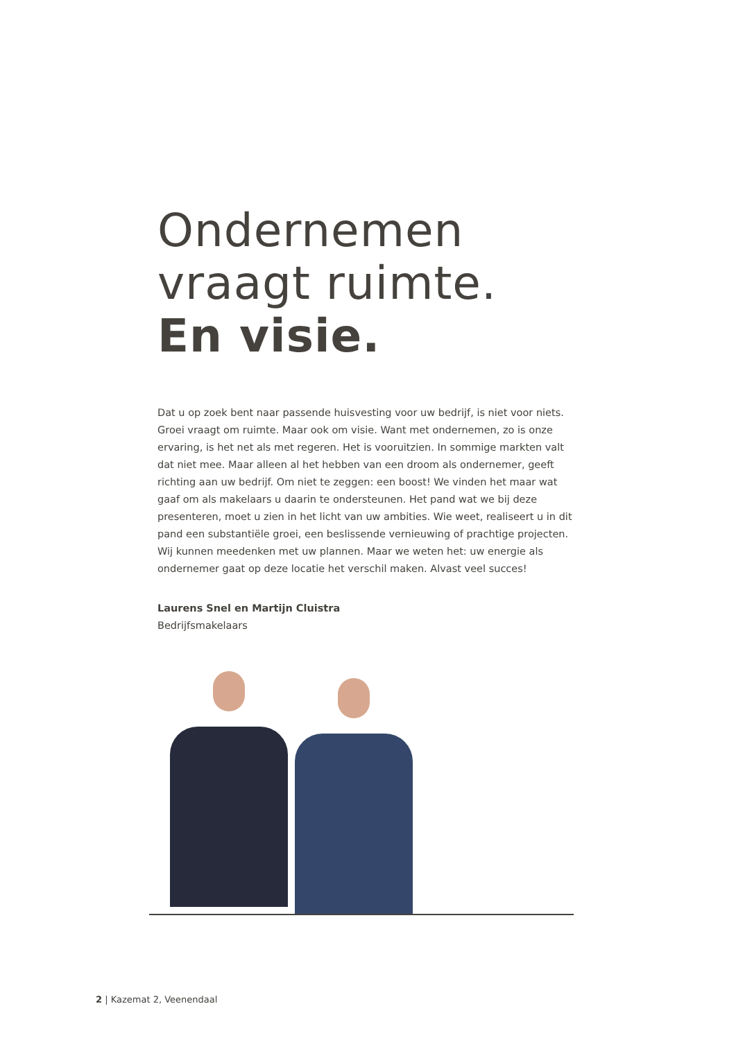Ondernemen
vraagt ruimte.
En visie.
Dat u op zoek bent naar passende huisvesting voor uw bedrijf, is niet voor niets. Groei vraagt om ruimte. Maar ook om visie. Want met ondernemen, zo is onze ervaring, is het net als met regeren. Het is vooruitzien. In sommige markten valt dat niet mee. Maar alleen al het hebben van een droom als ondernemer, geeft richting aan uw bedrijf. Om niet te zeggen: een boost! We vinden het maar wat gaaf om als makelaars u daarin te ondersteunen. Het pand wat we bij deze presenteren, moet u zien in het licht van uw ambities. Wie weet, realiseert u in dit pand een substantiële groei, een beslissende vernieuwing of prachtige projecten. Wij kunnen meedenken met uw plannen. Maar we weten het: uw energie als ondernemer gaat op deze locatie het verschil maken. Alvast veel succes!
Laurens Snel en Martijn Cluistra
Bedrijfsmakelaars
2 | Kazemat 2, Veenendaal